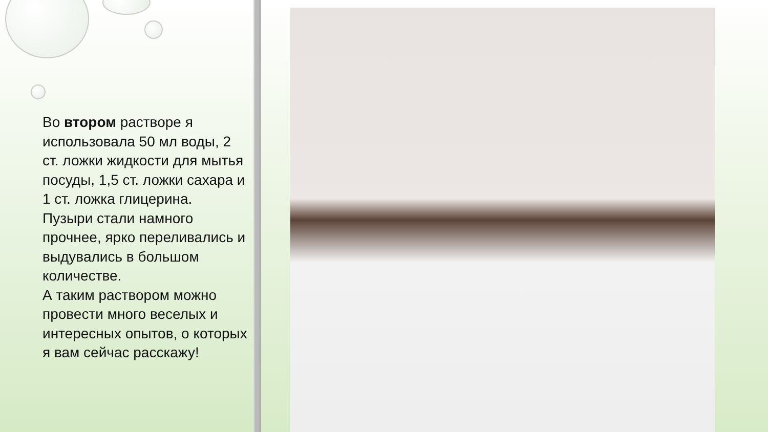Во втором растворе я использовала 50 мл воды, 2 ст. ложки жидкости для мытья посуды, 1,5 ст. ложки сахара и 1 ст. ложка глицерина.
Пузыри стали намного прочнее, ярко переливались и выдувались в большом количестве.
А таким раствором можно провести много веселых и интересных опытов, о которых я вам сейчас расскажу!